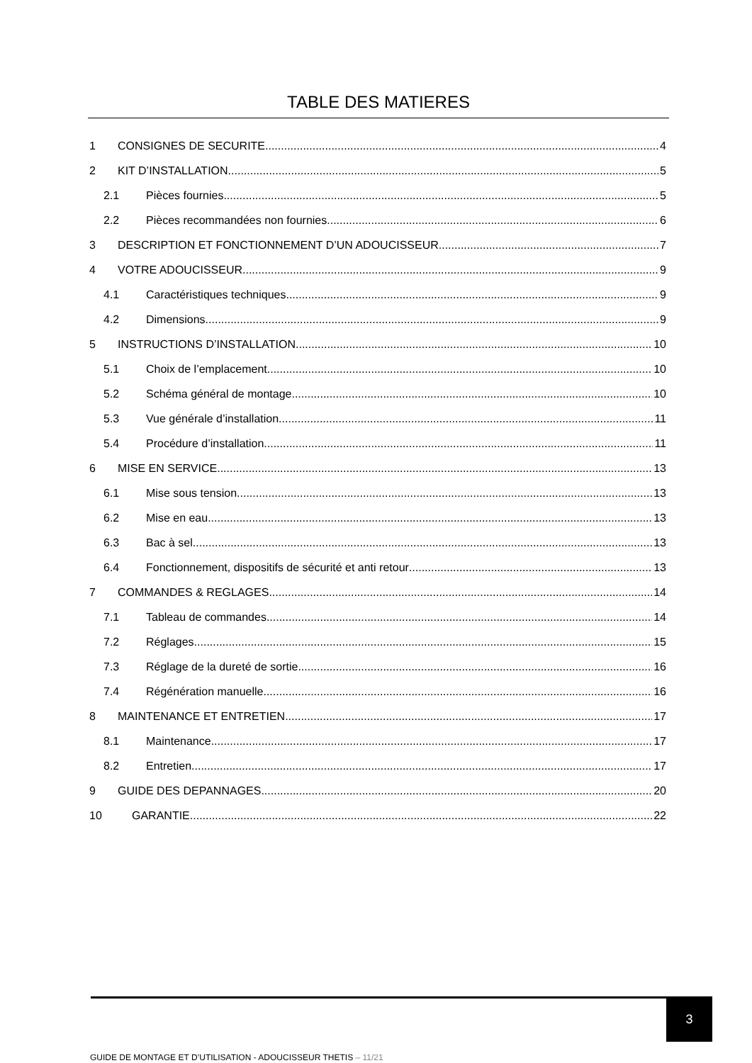TABLE DES MATIERES
1 CONSIGNES DE SECURITE 4
2 KIT D’INSTALLATION 5
2.1 Pièces fournies 5
2.2 Pièces recommandées non fournies 6
3 DESCRIPTION ET FONCTIONNEMENT D’UN ADOUCISSEUR 7
4 VOTRE ADOUCISSEUR 9
4.1 Caractéristiques techniques 9
4.2 Dimensions 9
5 INSTRUCTIONS D’INSTALLATION 10
5.1 Choix de l’emplacement 10
5.2 Schéma général de montage 10
5.3 Vue générale d’installation 11
5.4 Procédure d’installation 11
6 MISE EN SERVICE 13
6.1 Mise sous tension 13
6.2 Mise en eau 13
6.3 Bac à sel 13
6.4 Fonctionnement, dispositifs de sécurité et anti retour 13
7 COMMANDES & REGLAGES 14
7.1 Tableau de commandes 14
7.2 Réglages 15
7.3 Réglage de la dureté de sortie 16
7.4 Régénération manuelle 16
8 MAINTENANCE ET ENTRETIEN 17
8.1 Maintenance 17
8.2 Entretien 17
9 GUIDE DES DEPANNAGES 20
10 GARANTIE 22
3
GUIDE DE MONTAGE ET D’UTILISATION - ADOUCISSEUR THETIS – 11/21